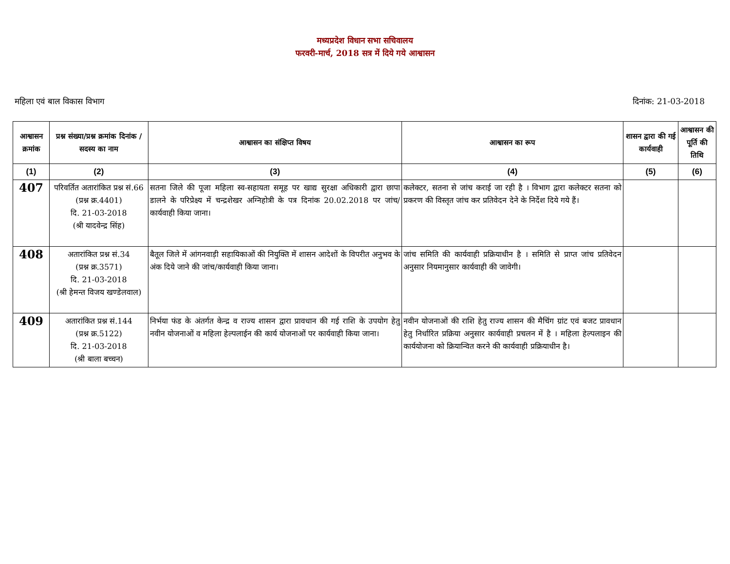मध्यप्रदेश विधान सभा सचिवालय
फरवरी-मार्च, 2018 सत्र में दिये गये आश्वासन
महिला एवं बाल विकास विभाग दिनांक: 21-03-2018
| आश्वासन क्रमांक | प्रश्न संख्या/प्रश्न क्रमांक दिनांक / सदस्य का नाम | आश्वासन का संक्षिप्त विषय | आश्वासन का रूप | शासन द्वारा की गई कार्यवाही | आश्वासन की पूर्ति की तिथि |
| --- | --- | --- | --- | --- | --- |
| (1) | (2) | (3) | (4) | (5) | (6) |
| 407 | परिवर्तित अतारांकित प्रश्न सं.66 (प्रश्न क्र.4401) दि. 21-03-2018 (श्री यादवेन्द्र सिंह) | सतना जिले की पूजा महिला स्व-सहायता समूह पर खाद्य सुरक्षा अधिकारी द्वारा छापा डालने के परिप्रेक्ष्य में चन्द्रशेखर अग्निहोत्री के पत्र दिनांक 20.02.2018 पर जांच/कार्यवाही किया जाना। | कलेक्टर, सतना से जांच कराई जा रही है । विभाग द्वारा कलेक्टर सतना को प्रकरण की विस्तृत जांच कर प्रतिवेदन देने के निर्देश दिये गये हैं। | | |
| 408 | अतारांकित प्रश्न सं.34 (प्रश्न क्र.3571) दि. 21-03-2018 (श्री हेमन्त विजय खण्डेलवाल) | बैतूल जिले में आंगनवाड़ी सहायिकाओं की नियुक्ति में शासन आदेशों के विपरीत अनुभव के अंक दिये जाने की जांच/कार्यवाही किया जाना। | जांच समिति की कार्यवाही प्रक्रियाधीन है । समिति से प्राप्त जांच प्रतिवेदन अनुसार नियमानुसार कार्यवाही की जावेगी। | | |
| 409 | अतारांकित प्रश्न सं.144 (प्रश्न क्र.5122) दि. 21-03-2018 (श्री बाला बच्चन) | निर्भया फंड के अंतर्गत केन्द्र व राज्य शासन द्वारा प्रावधान की गई राशि के उपयोग हेतु नवीन योजनाओं व महिला हेल्पलाईन की कार्य योजनाओं पर कार्यवाही किया जाना। | नवीन योजनाओं की राशि हेतु राज्य शासन की मैचिंग ग्रांट एवं बजट प्रावधान हेतु निर्धारित प्रक्रिया अनुसार कार्यवाही प्रचलन में है । महिला हेल्पलाइन की कार्ययोजना को क्रियान्वित करने की कार्यवाही प्रक्रियाधीन है। | | |